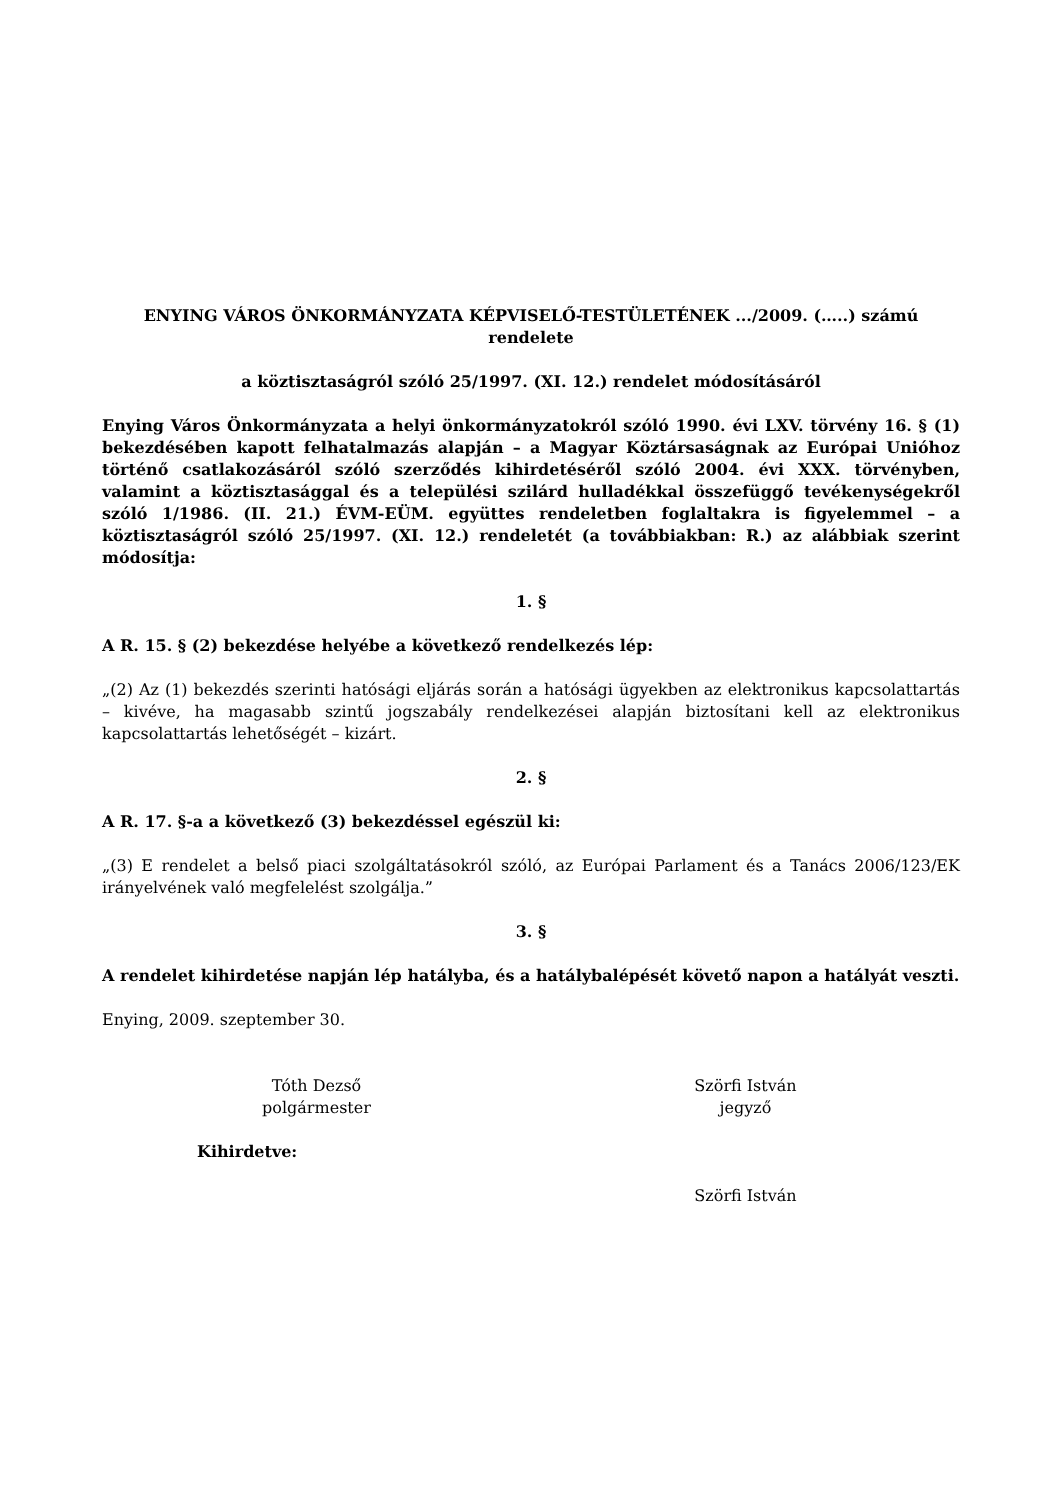ENYING VÁROS ÖNKORMÁNYZATA KÉPVISELŐ-TESTÜLETÉNEK .../2009. (…..) számú rendelete
a köztisztaságról szóló 25/1997. (XI. 12.) rendelet módosításáról
Enying Város Önkormányzata a helyi önkormányzatokról szóló 1990. évi LXV. törvény 16. § (1) bekezdésében kapott felhatalmazás alapján – a Magyar Köztársaságnak az Európai Unióhoz történő csatlakozásáról szóló szerződés kihirdetéséről szóló 2004. évi XXX. törvényben, valamint a köztisztasággal és a települési szilárd hulladékkal összefüggő tevékenységekről szóló 1/1986. (II. 21.) ÉVM-EÜM. együttes rendeletben foglaltakra is figyelemmel – a köztisztaságról szóló 25/1997. (XI. 12.) rendeletét (a továbbiakban: R.) az alábbiak szerint módosítja:
1. §
A R. 15. § (2) bekezdése helyébe a következő rendelkezés lép:
„(2) Az (1) bekezdés szerinti hatósági eljárás során a hatósági ügyekben az elektronikus kapcsolattartás – kivéve, ha magasabb szintű jogszabály rendelkezései alapján biztosítani kell az elektronikus kapcsolattartás lehetőségét – kizárt.
2. §
A R. 17. §-a a következő (3) bekezdéssel egészül ki:
„(3) E rendelet a belső piaci szolgáltatásokról szóló, az Európai Parlament és a Tanács 2006/123/EK irányelvének való megfelelést szolgálja.”
3. §
A rendelet kihirdetése napján lép hatályba, és a hatálybalépését követő napon a hatályát veszti.
Enying, 2009. szeptember 30.
Tóth Dezső
polgármester
Szörfi István
jegyző
Kihirdetve:
Szörfi István